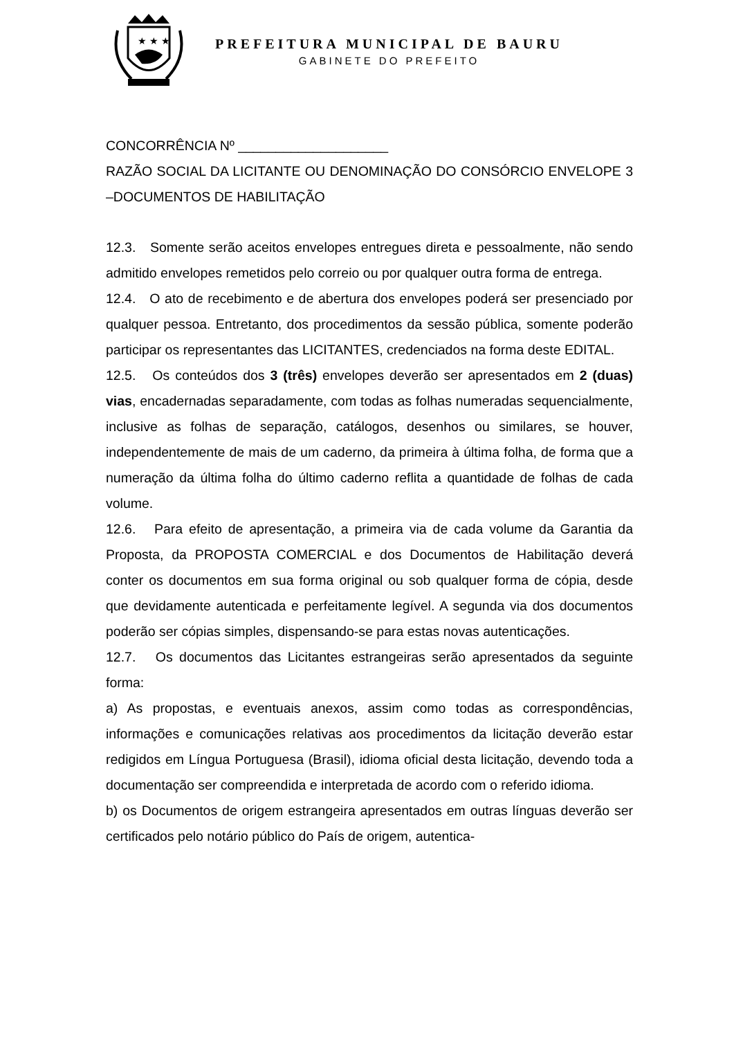★ ★ ★
PREFEITURA MUNICIPAL DE BAURU
GABINETE DO PREFEITO
CONCORRÊNCIA Nº ____________________
RAZÃO SOCIAL DA LICITANTE OU DENOMINAÇÃO DO CONSÓRCIO ENVELOPE 3 –DOCUMENTOS DE HABILITAÇÃO
12.3. Somente serão aceitos envelopes entregues direta e pessoalmente, não sendo admitido envelopes remetidos pelo correio ou por qualquer outra forma de entrega.
12.4. O ato de recebimento e de abertura dos envelopes poderá ser presenciado por qualquer pessoa. Entretanto, dos procedimentos da sessão pública, somente poderão participar os representantes das LICITANTES, credenciados na forma deste EDITAL.
12.5. Os conteúdos dos 3 (três) envelopes deverão ser apresentados em 2 (duas) vias, encadernadas separadamente, com todas as folhas numeradas sequencialmente, inclusive as folhas de separação, catálogos, desenhos ou similares, se houver, independentemente de mais de um caderno, da primeira à última folha, de forma que a numeração da última folha do último caderno reflita a quantidade de folhas de cada volume.
12.6. Para efeito de apresentação, a primeira via de cada volume da Garantia da Proposta, da PROPOSTA COMERCIAL e dos Documentos de Habilitação deverá conter os documentos em sua forma original ou sob qualquer forma de cópia, desde que devidamente autenticada e perfeitamente legível. A segunda via dos documentos poderão ser cópias simples, dispensando-se para estas novas autenticações.
12.7. Os documentos das Licitantes estrangeiras serão apresentados da seguinte forma:
a) As propostas, e eventuais anexos, assim como todas as correspondências, informações e comunicações relativas aos procedimentos da licitação deverão estar redigidos em Língua Portuguesa (Brasil), idioma oficial desta licitação, devendo toda a documentação ser compreendida e interpretada de acordo com o referido idioma.
b) os Documentos de origem estrangeira apresentados em outras línguas deverão ser certificados pelo notário público do País de origem, autentica-